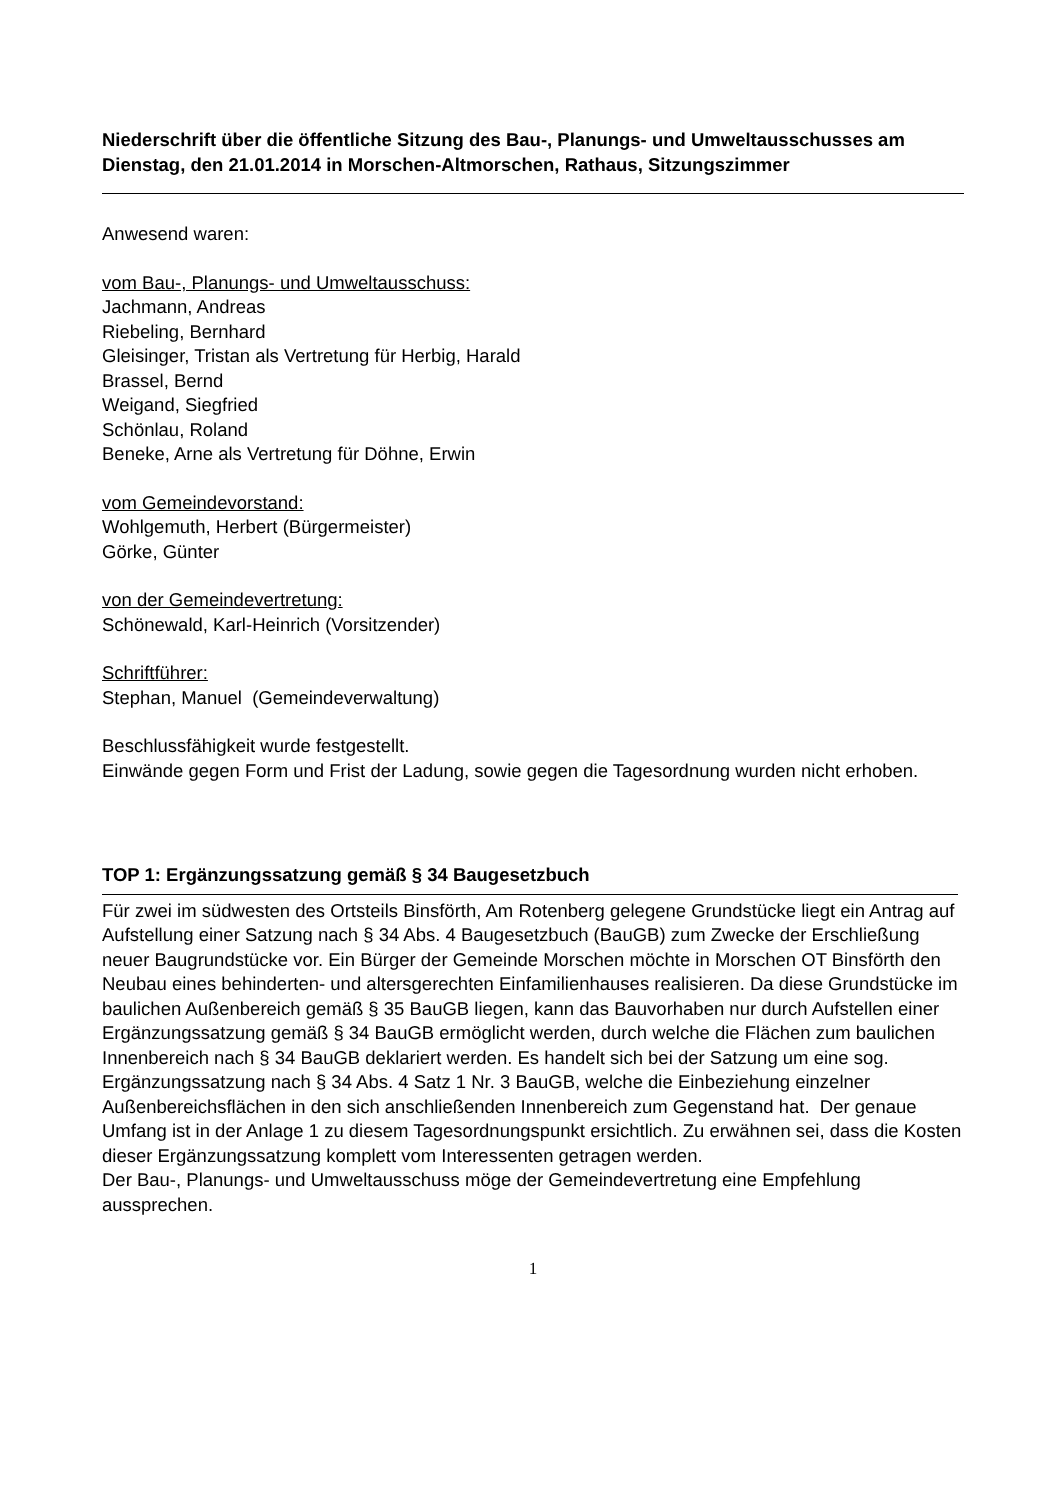Niederschrift über die öffentliche Sitzung des Bau-, Planungs- und Umweltausschusses am Dienstag, den 21.01.2014 in Morschen-Altmorschen, Rathaus, Sitzungszimmer
Anwesend waren:
vom Bau-, Planungs- und Umweltausschuss:
Jachmann, Andreas
Riebeling, Bernhard
Gleisinger, Tristan als Vertretung für Herbig, Harald
Brassel, Bernd
Weigand, Siegfried
Schönlau, Roland
Beneke, Arne als Vertretung für Döhne, Erwin
vom Gemeindevorstand:
Wohlgemuth, Herbert (Bürgermeister)
Görke, Günter
von der Gemeindevertretung:
Schönewald, Karl-Heinrich (Vorsitzender)
Schriftführer:
Stephan, Manuel (Gemeindeverwaltung)
Beschlussfähigkeit wurde festgestellt.
Einwände gegen Form und Frist der Ladung, sowie gegen die Tagesordnung wurden nicht erhoben.
TOP 1: Ergänzungssatzung gemäß § 34 Baugesetzbuch
Für zwei im südwesten des Ortsteils Binsförth, Am Rotenberg gelegene Grundstücke liegt ein Antrag auf Aufstellung einer Satzung nach § 34 Abs. 4 Baugesetzbuch (BauGB) zum Zwecke der Erschließung neuer Baugrundstücke vor. Ein Bürger der Gemeinde Morschen möchte in Morschen OT Binsförth den Neubau eines behinderten- und altersgerechten Einfamilienhauses realisieren. Da diese Grundstücke im baulichen Außenbereich gemäß § 35 BauGB liegen, kann das Bauvorhaben nur durch Aufstellen einer Ergänzungssatzung gemäß § 34 BauGB ermöglicht werden, durch welche die Flächen zum baulichen Innenbereich nach § 34 BauGB deklariert werden. Es handelt sich bei der Satzung um eine sog. Ergänzungssatzung nach § 34 Abs. 4 Satz 1 Nr. 3 BauGB, welche die Einbeziehung einzelner Außenbereichsflächen in den sich anschließenden Innenbereich zum Gegenstand hat. Der genaue Umfang ist in der Anlage 1 zu diesem Tagesordnungspunkt ersichtlich. Zu erwähnen sei, dass die Kosten dieser Ergänzungssatzung komplett vom Interessenten getragen werden.
Der Bau-, Planungs- und Umweltausschuss möge der Gemeindevertretung eine Empfehlung aussprechen.
1